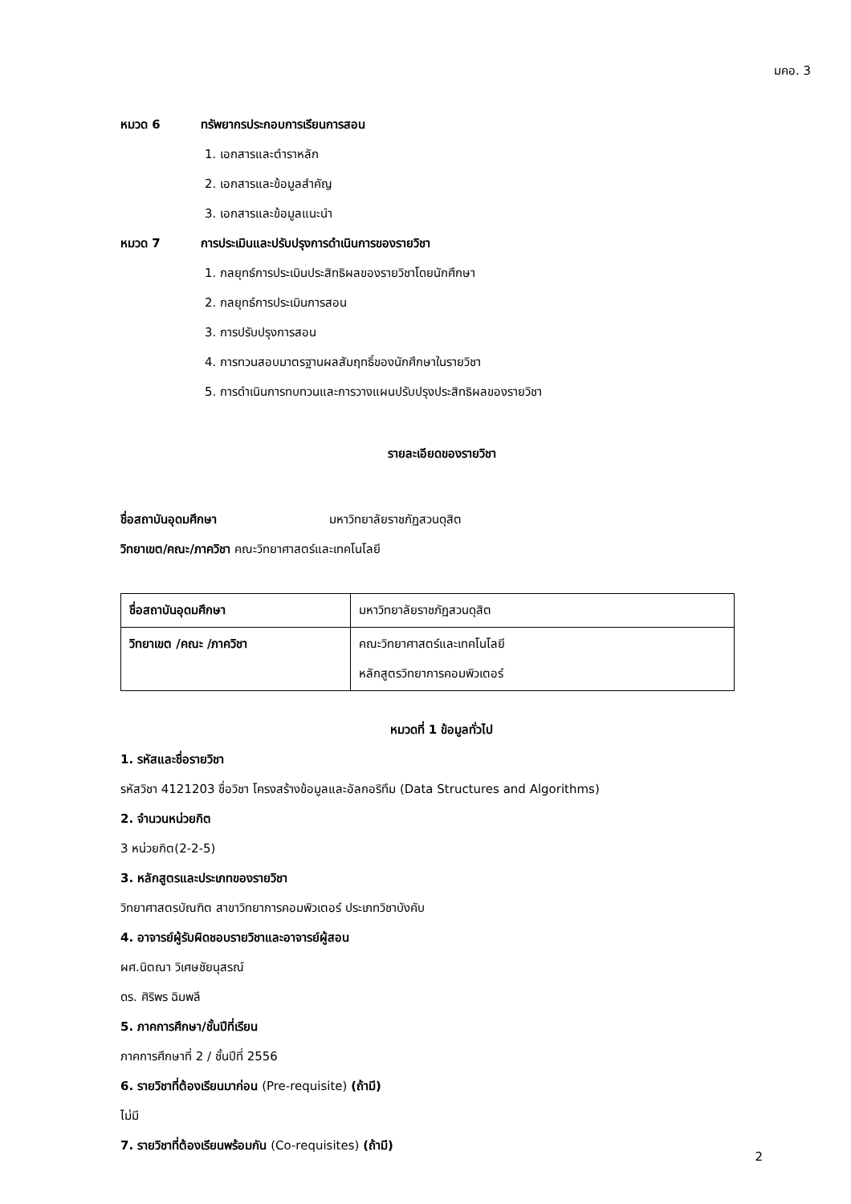มคอ. 3
หมวด 6 ทรัพยากรประกอบการเรียนการสอน
1. เอกสารและตำราหลัก
2. เอกสารและข้อมูลสำคัญ
3. เอกสารและข้อมูลแนะนำ
หมวด 7 การประเมินและปรับปรุงการดำเนินการของรายวิชา
1. กลยุทธ์การประเมินประสิทธิผลของรายวิชาโดยนักศึกษา
2. กลยุทธ์การประเมินการสอน
3. การปรับปรุงการสอน
4. การทวนสอบมาตรฐานผลสัมฤทธิ์ของนักศึกษาในรายวิชา
5. การดำเนินการทบทวนและการวางแผนปรับปรุงประสิทธิผลของรายวิชา
รายละเอียดของรายวิชา
ชื่อสถาบันอุดมศึกษา มหาวิทยาลัยราชภัฏสวนดุสิต
วิทยาเขต/คณะ/ภาควิชา คณะวิทยาศาสตร์และเทคโนโลยี
| ชื่อสถาบันอุดมศึกษา | มหาวิทยาลัยราชภัฏสวนดุสิต |
| วิทยาเขต /คณะ /ภาควิชา | คณะวิทยาศาสตร์และเทคโนโลยี หลักสูตรวิทยาการคอมพิวเตอร์ |
หมวดที่ 1 ข้อมูลทั่วไป
1. รหัสและชื่อรายวิชา
รหัสวิชา 4121203 ชื่อวิชา โครงสร้างข้อมูลและอัลกอริทึม (Data Structures and Algorithms)
2. จำนวนหน่วยกิต
3 หน่วยกิต(2-2-5)
3. หลักสูตรและประเภทของรายวิชา
วิทยาศาสตรบัณฑิต สาขาวิทยาการคอมพิวเตอร์ ประเภทวิชาบังคับ
4. อาจารย์ผู้รับผิดชอบรายวิชาและอาจารย์ผู้สอน
ผศ.นิตณา วิเศษชัยนุสรณ์
ดร. ศิริพร ฉิมพลี
5. ภาคการศึกษา/ชั้นปีที่เรียน
ภาคการศึกษาที่ 2 / ชั้นปีที่ 2556
6. รายวิชาที่ต้องเรียนมาก่อน (Pre-requisite) (ถ้ามี)
ไม่มี
7. รายวิชาที่ต้องเรียนพร้อมกัน (Co-requisites) (ถ้ามี)
2